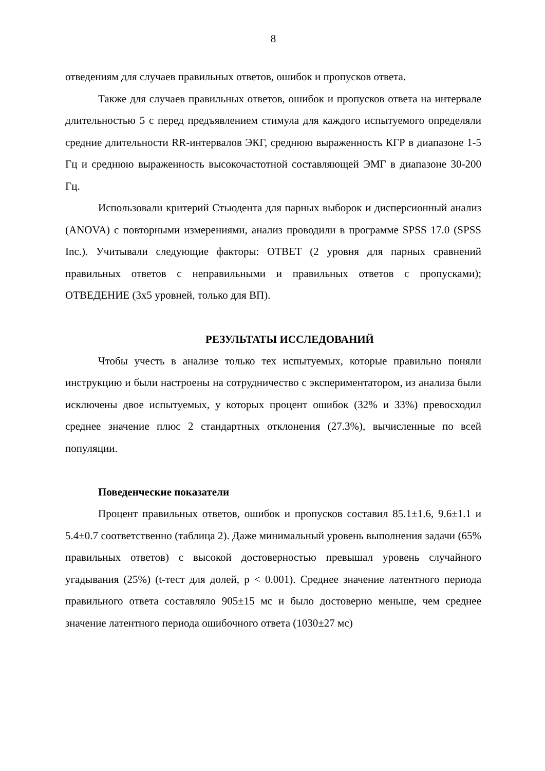8
отведениям для случаев правильных ответов, ошибок и пропусков ответа.
Также для случаев правильных ответов, ошибок и пропусков ответа на интервале длительностью 5 с перед предъявлением стимула для каждого испытуемого определяли средние длительности RR-интервалов ЭКГ, среднюю выраженность КГР в диапазоне 1-5 Гц и среднюю выраженность высокочастотной составляющей ЭМГ в диапазоне 30-200 Гц.
Использовали критерий Стьюдента для парных выборок и дисперсионный анализ (ANOVA) с повторными измерениями, анализ проводили в программе SPSS 17.0 (SPSS Inc.). Учитывали следующие факторы: ОТВЕТ (2 уровня для парных сравнений правильных ответов с неправильными и правильных ответов с пропусками); ОТВЕДЕНИЕ (3x5 уровней, только для ВП).
РЕЗУЛЬТАТЫ ИССЛЕДОВАНИЙ
Чтобы учесть в анализе только тех испытуемых, которые правильно поняли инструкцию и были настроены на сотрудничество с экспериментатором, из анализа были исключены двое испытуемых, у которых процент ошибок (32% и 33%) превосходил среднее значение плюс 2 стандартных отклонения (27.3%), вычисленные по всей популяции.
Поведенческие показатели
Процент правильных ответов, ошибок и пропусков составил 85.1±1.6, 9.6±1.1 и 5.4±0.7 соответственно (таблица 2). Даже минимальный уровень выполнения задачи (65% правильных ответов) с высокой достоверностью превышал уровень случайного угадывания (25%) (t-тест для долей, p < 0.001). Среднее значение латентного периода правильного ответа составляло 905±15 мс и было достоверно меньше, чем среднее значение латентного периода ошибочного ответа (1030±27 мс)